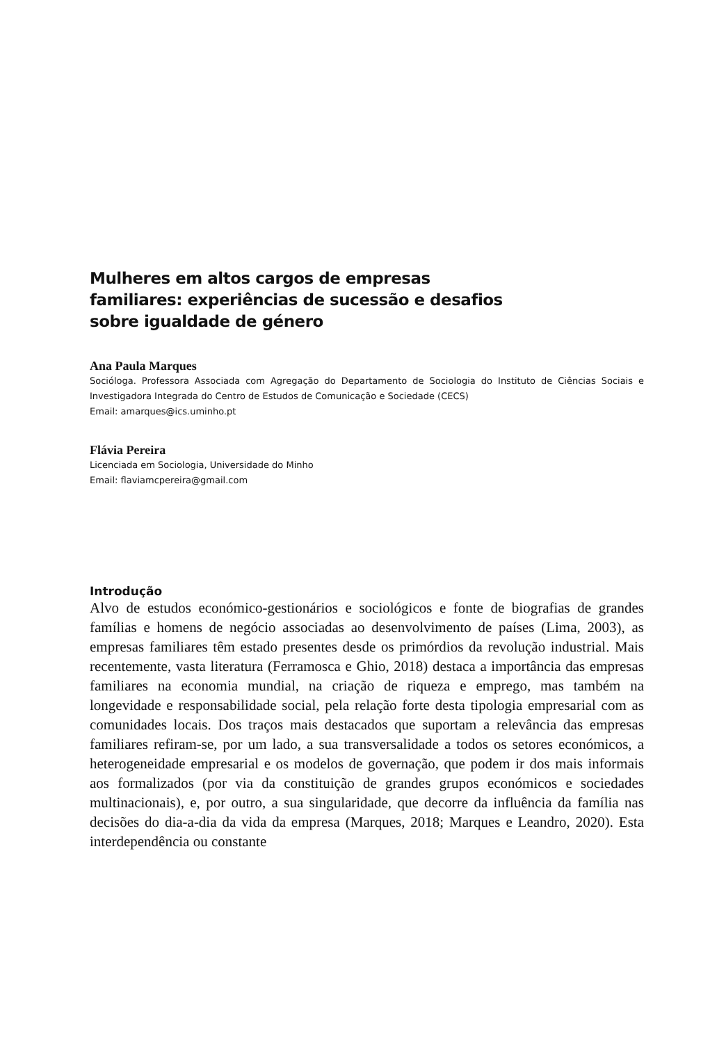Mulheres em altos cargos de empresas
familiares: experiências de sucessão e desafios
sobre igualdade de género
Ana Paula Marques
Socióloga. Professora Associada com Agregação do Departamento de Sociologia do Instituto de Ciências Sociais e Investigadora Integrada do Centro de Estudos de Comunicação e Sociedade (CECS)
Email: amarques@ics.uminho.pt
Flávia Pereira
Licenciada em Sociologia, Universidade do Minho
Email: flaviamcpereira@gmail.com
Introdução
Alvo de estudos económico-gestionários e sociológicos e fonte de biografias de grandes famílias e homens de negócio associadas ao desenvolvimento de países (Lima, 2003), as empresas familiares têm estado presentes desde os primórdios da revolução industrial. Mais recentemente, vasta literatura (Ferramosca e Ghio, 2018) destaca a importância das empresas familiares na economia mundial, na criação de riqueza e emprego, mas também na longevidade e responsabilidade social, pela relação forte desta tipologia empresarial com as comunidades locais. Dos traços mais destacados que suportam a relevância das empresas familiares refiram-se, por um lado, a sua transversalidade a todos os setores económicos, a heterogeneidade empresarial e os modelos de governação, que podem ir dos mais informais aos formalizados (por via da constituição de grandes grupos económicos e sociedades multinacionais), e, por outro, a sua singularidade, que decorre da influência da família nas decisões do dia-a-dia da vida da empresa (Marques, 2018; Marques e Leandro, 2020). Esta interdependência ou constante